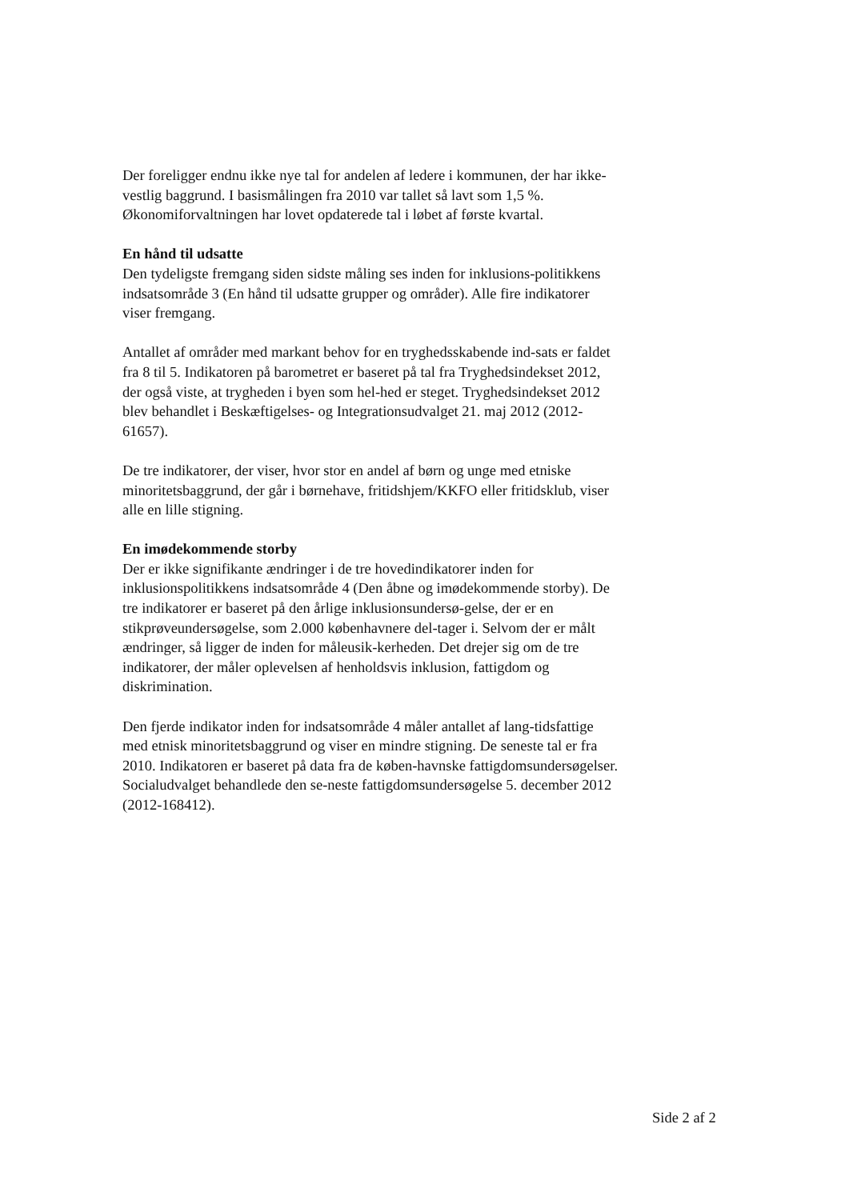Der foreligger endnu ikke nye tal for andelen af ledere i kommunen, der har ikke-vestlig baggrund. I basismålingen fra 2010 var tallet så lavt som 1,5 %. Økonomiforvaltningen har lovet opdaterede tal i løbet af første kvartal.
En hånd til udsatte
Den tydeligste fremgang siden sidste måling ses inden for inklusions-politikkens indsatsområde 3 (En hånd til udsatte grupper og områder). Alle fire indikatorer viser fremgang.
Antallet af områder med markant behov for en tryghedsskabende ind-sats er faldet fra 8 til 5. Indikatoren på barometret er baseret på tal fra Tryghedsindekset 2012, der også viste, at trygheden i byen som hel-hed er steget. Tryghedsindekset 2012 blev behandlet i Beskæftigelses- og Integrationsudvalget 21. maj 2012 (2012-61657).
De tre indikatorer, der viser, hvor stor en andel af børn og unge med etniske minoritetsbaggrund, der går i børnehave, fritidshjem/KKFO eller fritidsklub, viser alle en lille stigning.
En imødekommende storby
Der er ikke signifikante ændringer i de tre hovedindikatorer inden for inklusionspolitikkens indsatsområde 4 (Den åbne og imødekommende storby). De tre indikatorer er baseret på den årlige inklusionsundersø-gelse, der er en stikprøveundersøgelse, som 2.000 københavnere del-tager i. Selvom der er målt ændringer, så ligger de inden for måleusik-kerheden. Det drejer sig om de tre indikatorer, der måler oplevelsen af henholdsvis inklusion, fattigdom og diskrimination.
Den fjerde indikator inden for indsatsområde 4 måler antallet af lang-tidsfattige med etnisk minoritetsbaggrund og viser en mindre stigning. De seneste tal er fra 2010. Indikatoren er baseret på data fra de køben-havnske fattigdomsundersøgelser. Socialudvalget behandlede den se-neste fattigdomsundersøgelse 5. december 2012 (2012-168412).
Side 2 af 2